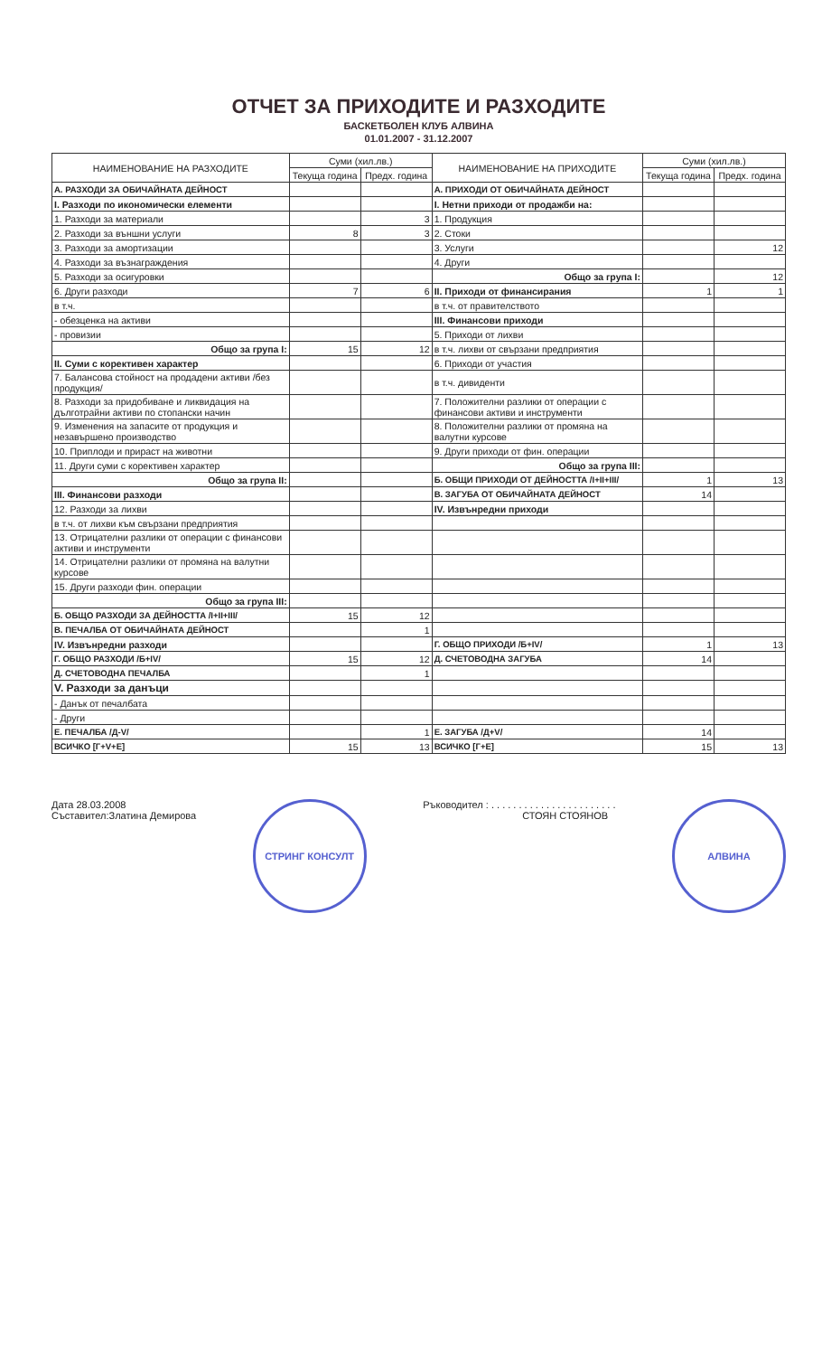ОТЧЕТ ЗА ПРИХОДИТЕ И РАЗХОДИТЕ
БАСКЕТБОЛЕН КЛУБ АЛВИНА
01.01.2007 - 31.12.2007
| НАИМЕНОВАНИЕ НА РАЗХОДИТЕ | Суми (хил.лв.) | | НАИМЕНОВАНИЕ НА ПРИХОДИТЕ | Суми (хил.лв.) | |
| --- | --- | --- | --- | --- | --- |
| | Текуща година | Предх. година | | Текуща година | Предх. година |
| А. РАЗХОДИ ЗА ОБИЧАЙНАТА ДЕЙНОСТ | | | А. ПРИХОДИ ОТ ОБИЧАЙНАТА ДЕЙНОСТ | | |
| I. Разходи по икономически елементи | | | I. Нетни приходи от продажби на: | | |
| 1. Разходи за материали | | 3 | 1. Продукция | | |
| 2. Разходи за външни услуги | 8 | 3 | 2. Стоки | | |
| 3. Разходи за амортизации | | | 3. Услуги | | 12 |
| 4. Разходи за възнаграждения | | | 4. Други | | |
| 5. Разходи за осигуровки | | | Общо за група I: | | 12 |
| 6. Други разходи | 7 | 6 | II. Приходи от финансирания | 1 | 1 |
| в т.ч. | | | в т.ч. от правителството | | |
| - обезценка на активи | | | III. Финансови приходи | | |
| - провизии | | | 5. Приходи от лихви | | |
| Общо за група I: | 15 | 12 | в т.ч. лихви от свързани предприятия | | |
| II. Суми с коректив­ен характер | | | 6. Приходи от участия | | |
| 7. Балансова стойност на продадени активи /без продукция/ | | | в т.ч. дивиденти | | |
| 8. Разходи за придобиване и ликвидация на дълготрайни активи по стопански начин | | | 7. Положителни разлики от операции с финансови активи и инструменти | | |
| 9. Изменения на запасите от продукция и незавършено производство | | | 8. Положителни разлики от промяна на валутни курсове | | |
| 10. Приплоди и прираст на животни | | | 9. Други приходи от фин. операции | | |
| 11. Други суми с коректив­ен характер | | | Общо за група III: | | |
| Общо за група II: | | | Б. ОБЩИ ПРИХОДИ ОТ ДЕЙНОСТТА /I+II+III/ | 1 | 13 |
| III. Финансови разходи | | | В. ЗАГУБА ОТ ОБИЧАЙНАТА ДЕЙНОСТ | 14 | |
| 12. Разходи за лихви | | | IV. Извънредни приходи | | |
| в т.ч. от лихви към свързани предприятия | | | | | |
| 13. Отрицателни разлики от операции с финансови активи и инструменти | | | | | |
| 14. Отрицателни разлики от промяна на валутни курсове | | | | | |
| 15. Други разходи фин. операции | | | | | |
| Общо за група III: | | | | | |
| Б. ОБЩО РАЗХОДИ ЗА ДЕЙНОСТТА /I+II+III/ | 15 | 12 | | | |
| В. ПЕЧАЛБА ОТ ОБИЧАЙНАТА ДЕЙНОСТ | | 1 | | | |
| IV. Извънредни разходи | | | Г. ОБЩО ПРИХОДИ /Б+IV/ | 1 | 13 |
| Г. ОБЩО РАЗХОДИ /Б+IV/ | 15 | 12 | Д. СЧЕТОВОДНА ЗАГУБА | 14 | |
| Д. СЧЕТОВОДНА ПЕЧАЛБА | | 1 | | | |
| V. Разходи за данъци | | | | | |
| - Данък от печалбата | | | | | |
| - Други | | | | | |
| Е. ПЕЧАЛБА /Д-V/ | | 1 | Е. ЗАГУБА /Д+V/ | 14 | |
| ВСИЧКО [Г+V+Е] | 15 | 13 | ВСИЧКО [Г+Е] | 15 | 13 |
Дата 28.03.2008
Съставител:Златина Демирова
СТРИНГ КОНСУЛТ
Ръководител : . . . . . . . . . . . . . . . . . . . . . . .
СТОЯН СТОЯНОВ
АЛВИНА